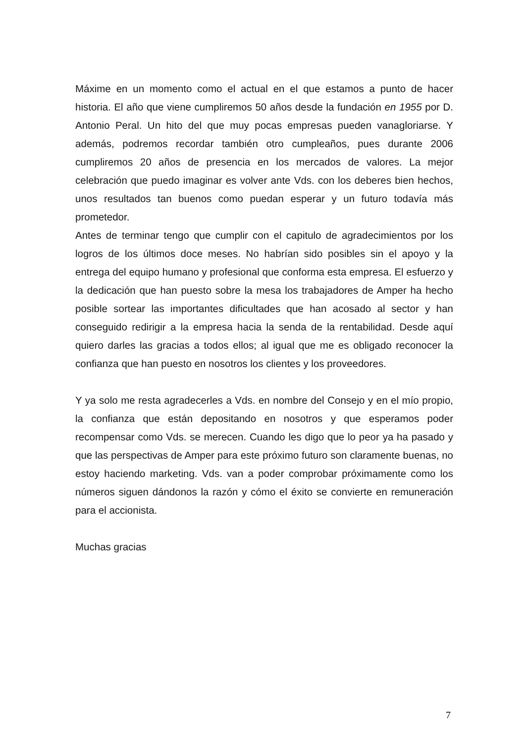Máxime en un momento como el actual en el que estamos a punto de hacer historia. El año que viene cumpliremos 50 años desde la fundación en 1955 por D. Antonio Peral. Un hito del que muy pocas empresas pueden vanagloriarse. Y además, podremos recordar también otro cumpleaños, pues durante 2006 cumpliremos 20 años de presencia en los mercados de valores. La mejor celebración que puedo imaginar es volver ante Vds. con los deberes bien hechos, unos resultados tan buenos como puedan esperar y un futuro todavía más prometedor.
Antes de terminar tengo que cumplir con el capitulo de agradecimientos por los logros de los últimos doce meses. No habrían sido posibles sin el apoyo y la entrega del equipo humano y profesional que conforma esta empresa. El esfuerzo y la dedicación que han puesto sobre la mesa los trabajadores de Amper ha hecho posible sortear las importantes dificultades que han acosado al sector y han conseguido redirigir a la empresa hacia la senda de la rentabilidad. Desde aquí quiero darles las gracias a todos ellos; al igual que me es obligado reconocer la confianza que han puesto en nosotros los clientes y los proveedores.
Y ya solo me resta agradecerles a Vds. en nombre del Consejo y en el mío propio, la confianza que están depositando en nosotros y que esperamos poder recompensar como Vds. se merecen. Cuando les digo que lo peor ya ha pasado y que las perspectivas de Amper para este próximo futuro son claramente buenas, no estoy haciendo marketing. Vds. van a poder comprobar próximamente como los números siguen dándonos la razón y cómo el éxito se convierte en remuneración para el accionista.
Muchas gracias
7